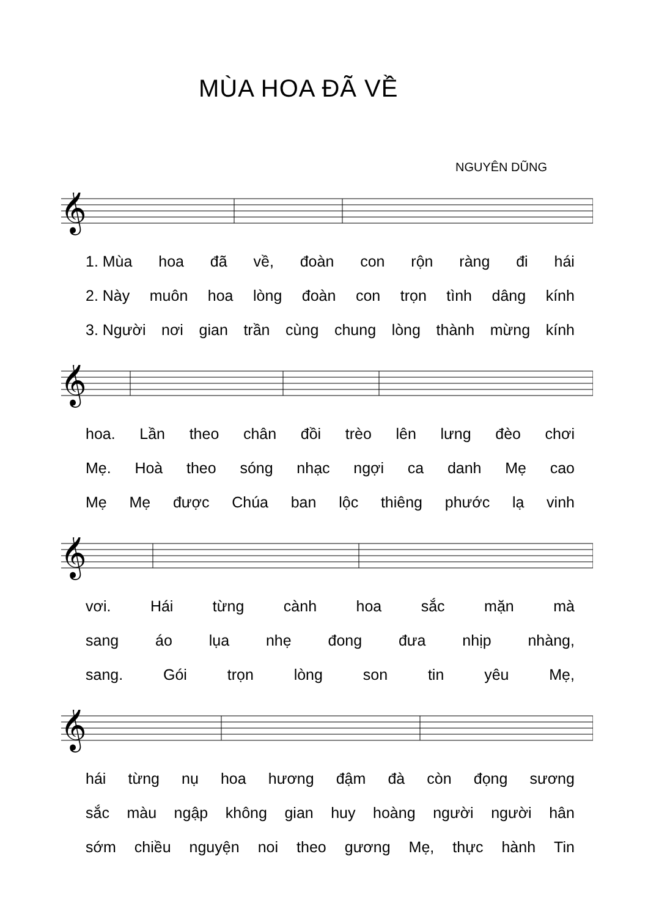MÙA HOA ĐÃ VỀ
NGUYÊN DŨNG
𝄞
1. Mùa hoa đã về, đoàn con rộn ràng đi hái
2. Này muôn hoa lòng đoàn con trọn tình dâng kính
3. Người nơi gian trần cùng chung lòng thành mừng kính
𝄞
hoa. Lần theo chân đồi trèo lên lưng đèo chơi
Mẹ. Hoà theo sóng nhạc ngợi ca danh Mẹ cao
Mẹ Mẹ được Chúa ban lộc thiêng phước lạ vinh
𝄞
vơi. Hái từng cành hoa sắc mặn mà
sang áo lụa nhẹ đong đưa nhịp nhàng,
sang. Gói trọn lòng son tin yêu Mẹ,
𝄞
hái từng nụ hoa hương đậm đà còn đọng sương
sắc màu ngập không gian huy hoàng người người hân
sớm chiều nguyện noi theo gương Mẹ, thực hành Tin